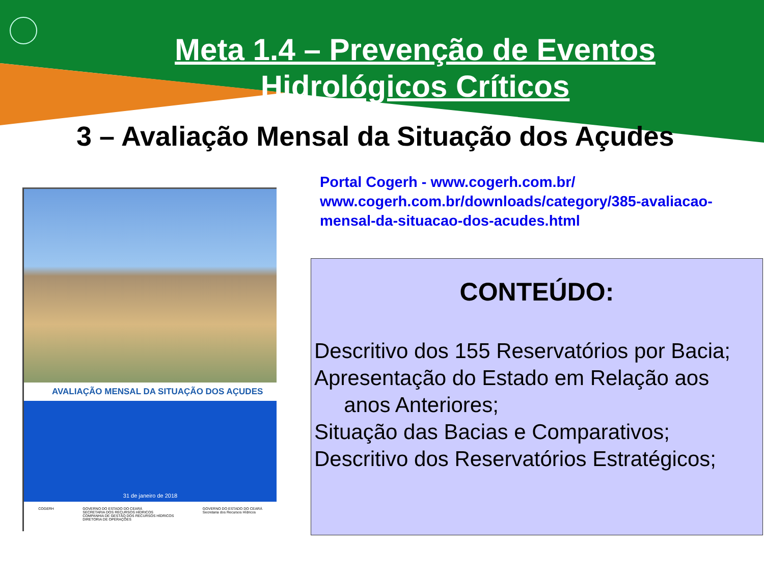Meta 1.4 – Prevenção de Eventos Hidrológicos Críticos
3 – Avaliação Mensal da Situação dos Açudes
AVALIAÇÃO MENSAL DA SITUAÇÃO DOS AÇUDES
31 de janeiro de 2018
COGERH GOVERNO DO ESTADO DO CEARÁ
SECRETARIA DOS RECURSOS HÍDRICOS
COMPANHIA DE GESTÃO DOS RECURSOS HÍDRICOS
DIRETORIA DE OPERAÇÕES GOVERNO DO ESTADO DO CEARÁ
Secretaria dos Recursos Hídricos
Portal Cogerh - www.cogerh.com.br/ www.cogerh.com.br/downloads/category/385-avaliacao-mensal-da-situacao-dos-acudes.html
CONTEÚDO:
Descritivo dos 155 Reservatórios por Bacia;
Apresentação do Estado em Relação aos
anos Anteriores;
Situação das Bacias e Comparativos;
Descritivo dos Reservatórios Estratégicos;